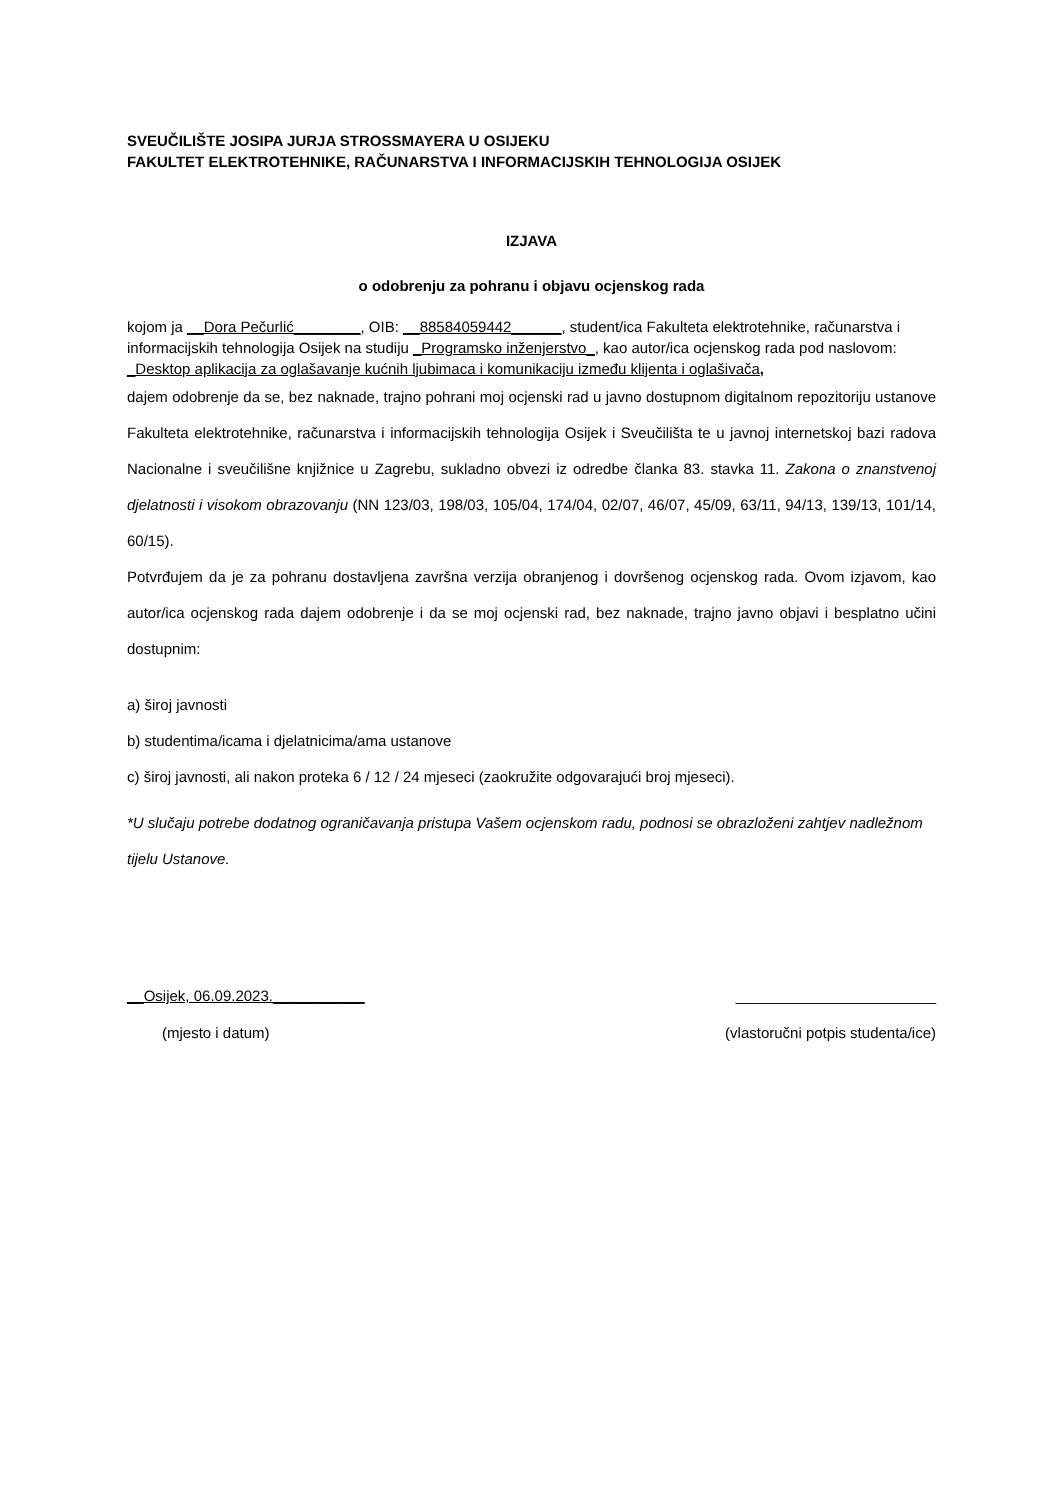SVEUČILIŠTE JOSIPA JURJA STROSSMAYERA U OSIJEKU
FAKULTET ELEKTROTEHNIKE, RAČUNARSTVA I INFORMACIJSKIH TEHNOLOGIJA OSIJEK
IZJAVA
o odobrenju za pohranu i objavu ocjenskog rada
kojom ja __Dora Pečurlić________, OIB: __88584059442______, student/ica Fakulteta elektrotehnike, računarstva i informacijskih tehnologija Osijek na studiju _Programsko inženjerstvo_, kao autor/ica ocjenskog rada pod naslovom: _Desktop aplikacija za oglašavanje kućnih ljubimaca i komunikaciju između klijenta i oglašivača,
dajem odobrenje da se, bez naknade, trajno pohrani moj ocjenski rad u javno dostupnom digitalnom repozitoriju ustanove Fakulteta elektrotehnike, računarstva i informacijskih tehnologija Osijek i Sveučilišta te u javnoj internetskoj bazi radova Nacionalne i sveučilišne knjižnice u Zagrebu, sukladno obvezi iz odredbe članka 83. stavka 11. Zakona o znanstvenoj djelatnosti i visokom obrazovanju (NN 123/03, 198/03, 105/04, 174/04, 02/07, 46/07, 45/09, 63/11, 94/13, 139/13, 101/14, 60/15).
Potvrđujem da je za pohranu dostavljena završna verzija obranjenog i dovršenog ocjenskog rada. Ovom izjavom, kao autor/ica ocjenskog rada dajem odobrenje i da se moj ocjenski rad, bez naknade, trajno javno objavi i besplatno učini dostupnim:
a) široj javnosti
b) studentima/icama i djelatnicima/ama ustanove
c) široj javnosti, ali nakon proteka 6 / 12 / 24 mjeseci (zaokružite odgovarajući broj mjeseci).
*U slučaju potrebe dodatnog ograničavanja pristupa Vašem ocjenskom radu, podnosi se obrazloženi zahtjev nadležnom tijelu Ustanove.
__Osijek, 06.09.2023.___________ ________________________
(mjesto i datum) (vlastoručni potpis studenta/ice)